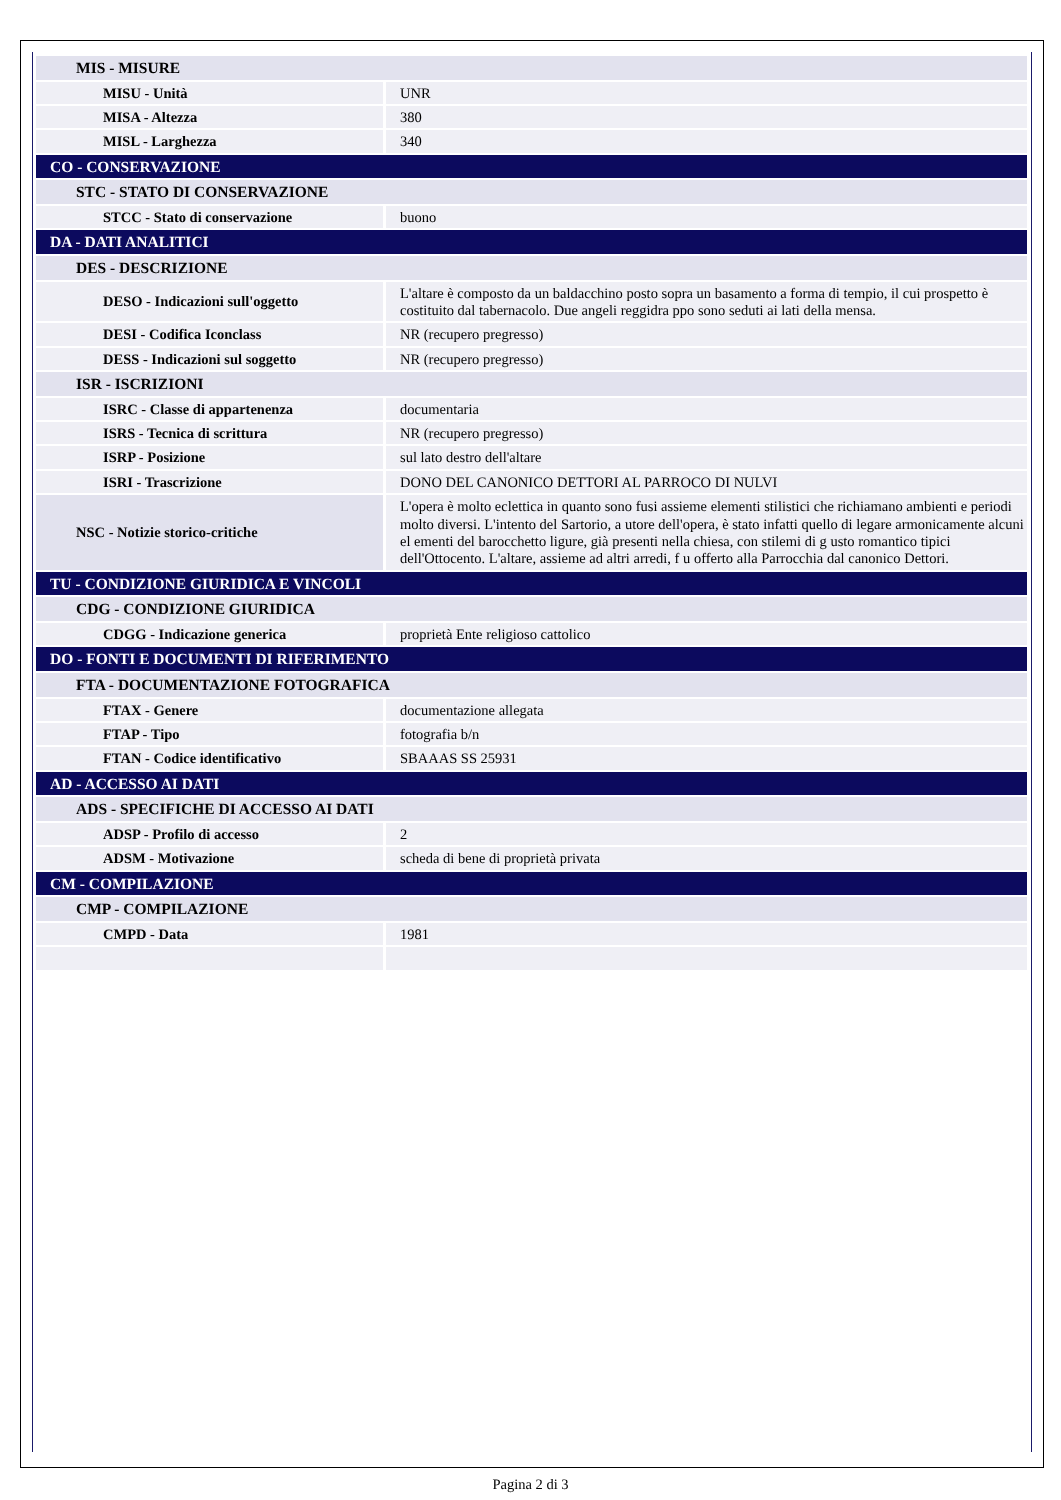| MIS - MISURE | |
| MISU - Unità | UNR |
| MISA - Altezza | 380 |
| MISL - Larghezza | 340 |
| CO - CONSERVAZIONE | |
| STC - STATO DI CONSERVAZIONE | |
| STCC - Stato di conservazione | buono |
| DA - DATI ANALITICI | |
| DES - DESCRIZIONE | |
| DESO - Indicazioni sull'oggetto | L'altare è composto da un baldacchino posto sopra un basamento a forma di tempio, il cui prospetto è costituito dal tabernacolo. Due angeli reggidra ppo sono seduti ai lati della mensa. |
| DESI - Codifica Iconclass | NR (recupero pregresso) |
| DESS - Indicazioni sul soggetto | NR (recupero pregresso) |
| ISR - ISCRIZIONI | |
| ISRC - Classe di appartenenza | documentaria |
| ISRS - Tecnica di scrittura | NR (recupero pregresso) |
| ISRP - Posizione | sul lato destro dell'altare |
| ISRI - Trascrizione | DONO DEL CANONICO DETTORI AL PARROCO DI NULVI |
| NSC - Notizie storico-critiche | L'opera è molto eclettica in quanto sono fusi assieme elementi stilistici che richiamano ambienti e periodi molto diversi. L'intento del Sartorio, a utore dell'opera, è stato infatti quello di legare armonicamente alcuni el ementi del barocchetto ligure, già presenti nella chiesa, con stilemi di g usto romantico tipici dell'Ottocento. L'altare, assieme ad altri arredi, f u offerto alla Parrocchia dal canonico Dettori. |
| TU - CONDIZIONE GIURIDICA E VINCOLI | |
| CDG - CONDIZIONE GIURIDICA | |
| CDGG - Indicazione generica | proprietà Ente religioso cattolico |
| DO - FONTI E DOCUMENTI DI RIFERIMENTO | |
| FTA - DOCUMENTAZIONE FOTOGRAFICA | |
| FTAX - Genere | documentazione allegata |
| FTAP - Tipo | fotografia b/n |
| FTAN - Codice identificativo | SBAAAS SS 25931 |
| AD - ACCESSO AI DATI | |
| ADS - SPECIFICHE DI ACCESSO AI DATI | |
| ADSP - Profilo di accesso | 2 |
| ADSM - Motivazione | scheda di bene di proprietà privata |
| CM - COMPILAZIONE | |
| CMP - COMPILAZIONE | |
| CMPD - Data | 1981 |
Pagina 2 di 3